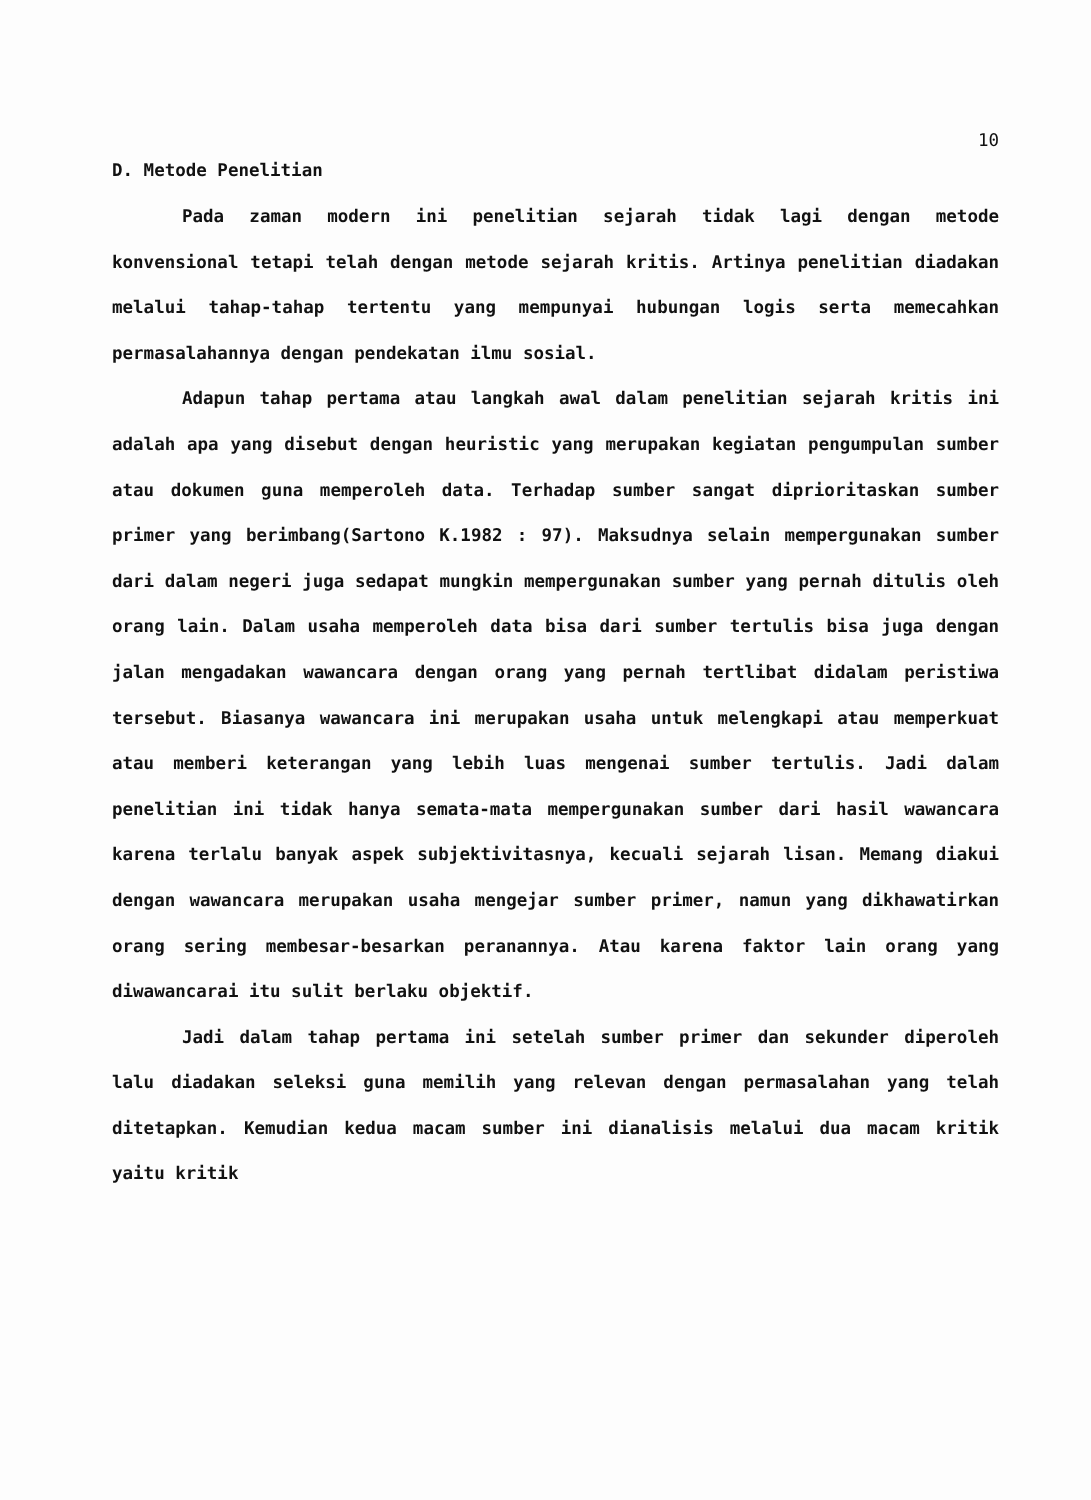10
D. Metode Penelitian
Pada zaman modern ini penelitian sejarah tidak lagi dengan metode konvensional tetapi telah dengan metode sejarah kritis. Artinya penelitian diadakan melalui tahap-tahap tertentu yang mempunyai hubungan logis serta memecahkan permasalahannya dengan pendekatan ilmu sosial.
Adapun tahap pertama atau langkah awal dalam penelitian sejarah kritis ini adalah apa yang disebut dengan heuristic yang merupakan kegiatan pengumpulan sumber atau dokumen guna memperoleh data. Terhadap sumber sangat diprioritaskan sumber primer yang berimbang(Sartono K.1982 : 97). Maksudnya selain mempergunakan sumber dari dalam negeri juga sedapat mungkin mempergunakan sumber yang pernah ditulis oleh orang lain. Dalam usaha memperoleh data bisa dari sumber tertulis bisa juga dengan jalan mengadakan wawancara dengan orang yang pernah tertlibat didalam peristiwa tersebut. Biasanya wawancara ini merupakan usaha untuk melengkapi atau memperkuat atau memberi keterangan yang lebih luas mengenai sumber tertulis. Jadi dalam penelitian ini tidak hanya semata-mata mempergunakan sumber dari hasil wawancara karena terlalu banyak aspek subjektivitasnya, kecuali sejarah lisan. Memang diakui dengan wawancara merupakan usaha mengejar sumber primer, namun yang dikhawatirkan orang sering membesar-besarkan peranannya. Atau karena faktor lain orang yang diwawancarai itu sulit berlaku objektif.
Jadi dalam tahap pertama ini setelah sumber primer dan sekunder diperoleh lalu diadakan seleksi guna memilih yang relevan dengan permasalahan yang telah ditetapkan. Kemudian kedua macam sumber ini dianalisis melalui dua macam kritik yaitu kritik